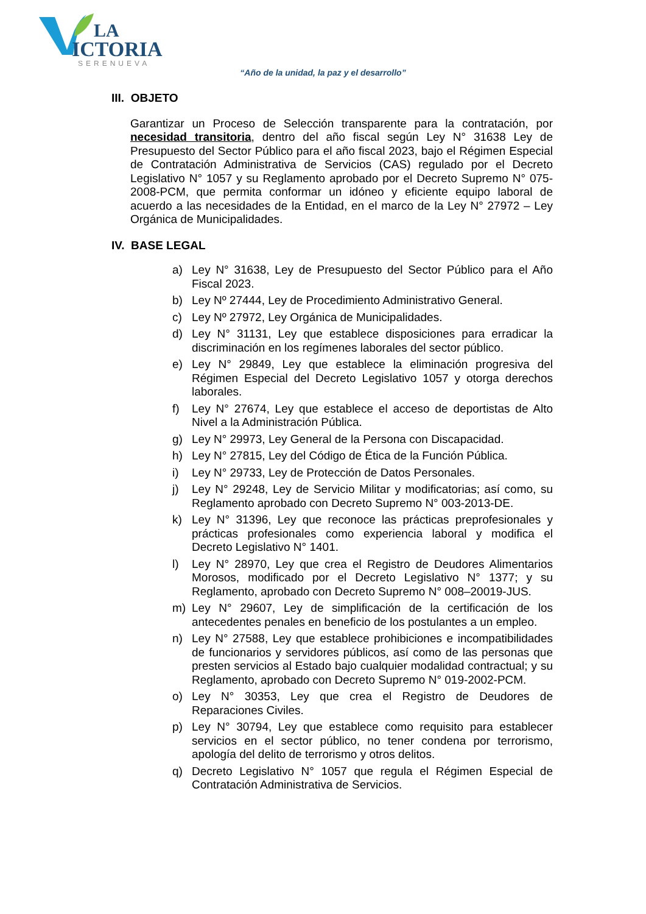LA
ICTORIA
SERENUEVA
“Año de la unidad, la paz y el desarrollo”
III. OBJETO
Garantizar un Proceso de Selección transparente para la contratación, por necesidad transitoria, dentro del año fiscal según Ley N° 31638 Ley de Presupuesto del Sector Público para el año fiscal 2023, bajo el Régimen Especial de Contratación Administrativa de Servicios (CAS) regulado por el Decreto Legislativo N° 1057 y su Reglamento aprobado por el Decreto Supremo N° 075-2008-PCM, que permita conformar un idóneo y eficiente equipo laboral de acuerdo a las necesidades de la Entidad, en el marco de la Ley N° 27972 – Ley Orgánica de Municipalidades.
IV. BASE LEGAL
a) Ley N° 31638, Ley de Presupuesto del Sector Público para el Año Fiscal 2023.
b) Ley Nº 27444, Ley de Procedimiento Administrativo General.
c) Ley Nº 27972, Ley Orgánica de Municipalidades.
d) Ley N° 31131, Ley que establece disposiciones para erradicar la discriminación en los regímenes laborales del sector público.
e) Ley N° 29849, Ley que establece la eliminación progresiva del Régimen Especial del Decreto Legislativo 1057 y otorga derechos laborales.
f) Ley N° 27674, Ley que establece el acceso de deportistas de Alto Nivel a la Administración Pública.
g) Ley N° 29973, Ley General de la Persona con Discapacidad.
h) Ley N° 27815, Ley del Código de Ética de la Función Pública.
i) Ley N° 29733, Ley de Protección de Datos Personales.
j) Ley N° 29248, Ley de Servicio Militar y modificatorias; así como, su Reglamento aprobado con Decreto Supremo N° 003-2013-DE.
k) Ley N° 31396, Ley que reconoce las prácticas preprofesionales y prácticas profesionales como experiencia laboral y modifica el Decreto Legislativo N° 1401.
l) Ley N° 28970, Ley que crea el Registro de Deudores Alimentarios Morosos, modificado por el Decreto Legislativo N° 1377; y su Reglamento, aprobado con Decreto Supremo N° 008–20019-JUS.
m) Ley N° 29607, Ley de simplificación de la certificación de los antecedentes penales en beneficio de los postulantes a un empleo.
n) Ley N° 27588, Ley que establece prohibiciones e incompatibilidades de funcionarios y servidores públicos, así como de las personas que presten servicios al Estado bajo cualquier modalidad contractual; y su Reglamento, aprobado con Decreto Supremo N° 019-2002-PCM.
o) Ley N° 30353, Ley que crea el Registro de Deudores de Reparaciones Civiles.
p) Ley N° 30794, Ley que establece como requisito para establecer servicios en el sector público, no tener condena por terrorismo, apología del delito de terrorismo y otros delitos.
q) Decreto Legislativo N° 1057 que regula el Régimen Especial de Contratación Administrativa de Servicios.